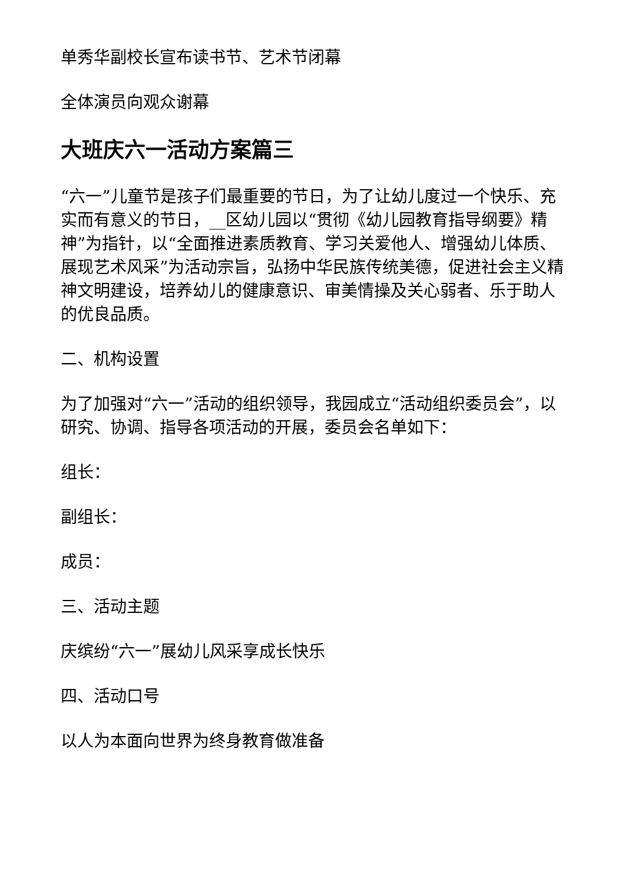单秀华副校长宣布读书节、艺术节闭幕
全体演员向观众谢幕
大班庆六一活动方案篇三
“六一”儿童节是孩子们最重要的节日，为了让幼儿度过一个快乐、充实而有意义的节日，__区幼儿园以“贯彻《幼儿园教育指导纲要》精神”为指针，以“全面推进素质教育、学习关爱他人、增强幼儿体质、展现艺术风采”为活动宗旨，弘扬中华民族传统美德，促进社会主义精神文明建设，培养幼儿的健康意识、审美情操及关心弱者、乐于助人的优良品质。
二、机构设置
为了加强对“六一”活动的组织领导，我园成立“活动组织委员会”，以研究、协调、指导各项活动的开展，委员会名单如下：
组长：
副组长：
成员：
三、活动主题
庆缤纷“六一”展幼儿风采享成长快乐
四、活动口号
以人为本面向世界为终身教育做准备